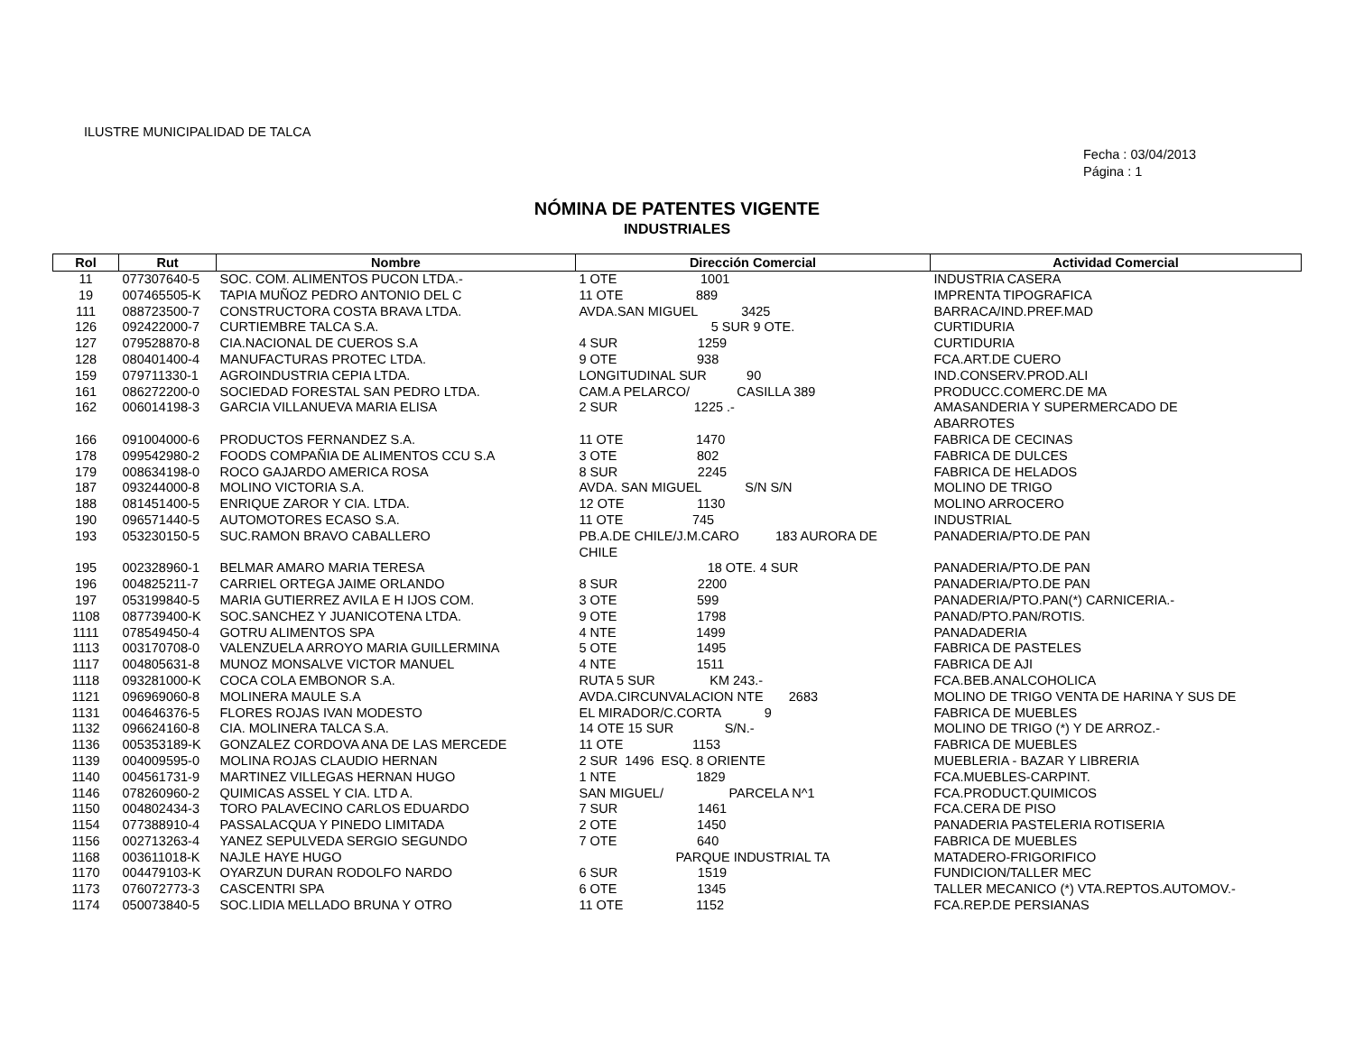ILUSTRE MUNICIPALIDAD DE TALCA
Fecha : 03/04/2013
Página : 1
NÓMINA DE PATENTES VIGENTE
INDUSTRIALES
| Rol | Rut | Nombre | Dirección Comercial | Actividad Comercial |
| --- | --- | --- | --- | --- |
| 11 | 077307640-5 | SOC. COM. ALIMENTOS PUCON LTDA.- | 1 OTE 1001 | INDUSTRIA CASERA |
| 19 | 007465505-K | TAPIA MUÑOZ PEDRO ANTONIO DEL C | 11 OTE 889 | IMPRENTA TIPOGRAFICA |
| 111 | 088723500-7 | CONSTRUCTORA COSTA BRAVA LTDA. | AVDA.SAN MIGUEL 3425 | BARRACA/IND.PREF.MAD |
| 126 | 092422000-7 | CURTIEMBRE TALCA S.A. | 5 SUR 9 OTE. | CURTIDURIA |
| 127 | 079528870-8 | CIA.NACIONAL DE CUEROS S.A | 4 SUR 1259 | CURTIDURIA |
| 128 | 080401400-4 | MANUFACTURAS PROTEC LTDA. | 9 OTE 938 | FCA.ART.DE CUERO |
| 159 | 079711330-1 | AGROINDUSTRIA CEPIA LTDA. | LONGITUDINAL SUR 90 | IND.CONSERV.PROD.ALI |
| 161 | 086272200-0 | SOCIEDAD FORESTAL SAN PEDRO LTDA. | CAM.A PELARCO/ CASILLA 389 | PRODUCC.COMERC.DE MA |
| 162 | 006014198-3 | GARCIA VILLANUEVA MARIA ELISA | 2 SUR 1225 .- | AMASANDERIA Y SUPERMERCADO DE ABARROTES |
| 166 | 091004000-6 | PRODUCTOS FERNANDEZ S.A. | 11 OTE 1470 | FABRICA DE CECINAS |
| 178 | 099542980-2 | FOODS COMPAÑIA DE ALIMENTOS CCU S.A | 3 OTE 802 | FABRICA DE DULCES |
| 179 | 008634198-0 | ROCO GAJARDO AMERICA ROSA | 8 SUR 2245 | FABRICA DE HELADOS |
| 187 | 093244000-8 | MOLINO VICTORIA S.A. | AVDA. SAN MIGUEL S/N S/N | MOLINO DE TRIGO |
| 188 | 081451400-5 | ENRIQUE ZAROR Y CIA. LTDA. | 12 OTE 1130 | MOLINO ARROCERO |
| 190 | 096571440-5 | AUTOMOTORES ECASO S.A. | 11 OTE 745 | INDUSTRIAL |
| 193 | 053230150-5 | SUC.RAMON BRAVO CABALLERO | PB.A.DE CHILE/J.M.CARO 183 AURORA DE CHILE | PANADERIA/PTO.DE PAN |
| 195 | 002328960-1 | BELMAR AMARO MARIA TERESA | 18 OTE. 4 SUR | PANADERIA/PTO.DE PAN |
| 196 | 004825211-7 | CARRIEL ORTEGA JAIME ORLANDO | 8 SUR 2200 | PANADERIA/PTO.DE PAN |
| 197 | 053199840-5 | MARIA GUTIERREZ AVILA E H IJOS COM. | 3 OTE 599 | PANADERIA/PTO.PAN(*) CARNICERIA.- |
| 1108 | 087739400-K | SOC.SANCHEZ Y JUANICOTENA LTDA. | 9 OTE 1798 | PANAD/PTO.PAN/ROTIS. |
| 1111 | 078549450-4 | GOTRU ALIMENTOS SPA | 4 NTE 1499 | PANADADERIA |
| 1113 | 003170708-0 | VALENZUELA ARROYO MARIA GUILLERMINA | 5 OTE 1495 | FABRICA DE PASTELES |
| 1117 | 004805631-8 | MUNOZ MONSALVE VICTOR MANUEL | 4 NTE 1511 | FABRICA DE AJI |
| 1118 | 093281000-K | COCA COLA EMBONOR S.A. | RUTA 5 SUR KM 243.- | FCA.BEB.ANALCOHOLICA |
| 1121 | 096969060-8 | MOLINERA MAULE S.A | AVDA.CIRCUNVALACION NTE 2683 | MOLINO DE TRIGO VENTA DE HARINA Y SUS DE |
| 1131 | 004646376-5 | FLORES ROJAS IVAN MODESTO | EL MIRADOR/C.CORTA 9 | FABRICA DE MUEBLES |
| 1132 | 096624160-8 | CIA. MOLINERA TALCA S.A. | 14 OTE 15 SUR S/N.- | MOLINO DE TRIGO (*) Y DE ARROZ.- |
| 1136 | 005353189-K | GONZALEZ CORDOVA ANA DE LAS MERCEDE | 11 OTE 1153 | FABRICA DE MUEBLES |
| 1139 | 004009595-0 | MOLINA ROJAS CLAUDIO HERNAN | 2 SUR 1496 ESQ. 8 ORIENTE | MUEBLERIA - BAZAR Y LIBRERIA |
| 1140 | 004561731-9 | MARTINEZ VILLEGAS HERNAN HUGO | 1 NTE 1829 | FCA.MUEBLES-CARPINT. |
| 1146 | 078260960-2 | QUIMICAS ASSEL Y CIA. LTD A. | SAN MIGUEL/ PARCELA N^1 | FCA.PRODUCT.QUIMICOS |
| 1150 | 004802434-3 | TORO PALAVECINO CARLOS EDUARDO | 7 SUR 1461 | FCA.CERA DE PISO |
| 1154 | 077388910-4 | PASSALACQUA Y PINEDO LIMITADA | 2 OTE 1450 | PANADERIA PASTELERIA ROTISERIA |
| 1156 | 002713263-4 | YANEZ SEPULVEDA SERGIO SEGUNDO | 7 OTE 640 | FABRICA DE MUEBLES |
| 1168 | 003611018-K | NAJLE HAYE HUGO | PARQUE INDUSTRIAL TA | MATADERO-FRIGORIFICO |
| 1170 | 004479103-K | OYARZUN DURAN RODOLFO NARDO | 6 SUR 1519 | FUNDICION/TALLER MEC |
| 1173 | 076072773-3 | CASCENTRI SPA | 6 OTE 1345 | TALLER MECANICO (*) VTA.REPTOS.AUTOMOV.- |
| 1174 | 050073840-5 | SOC.LIDIA MELLADO BRUNA Y OTRO | 11 OTE 1152 | FCA.REP.DE PERSIANAS |